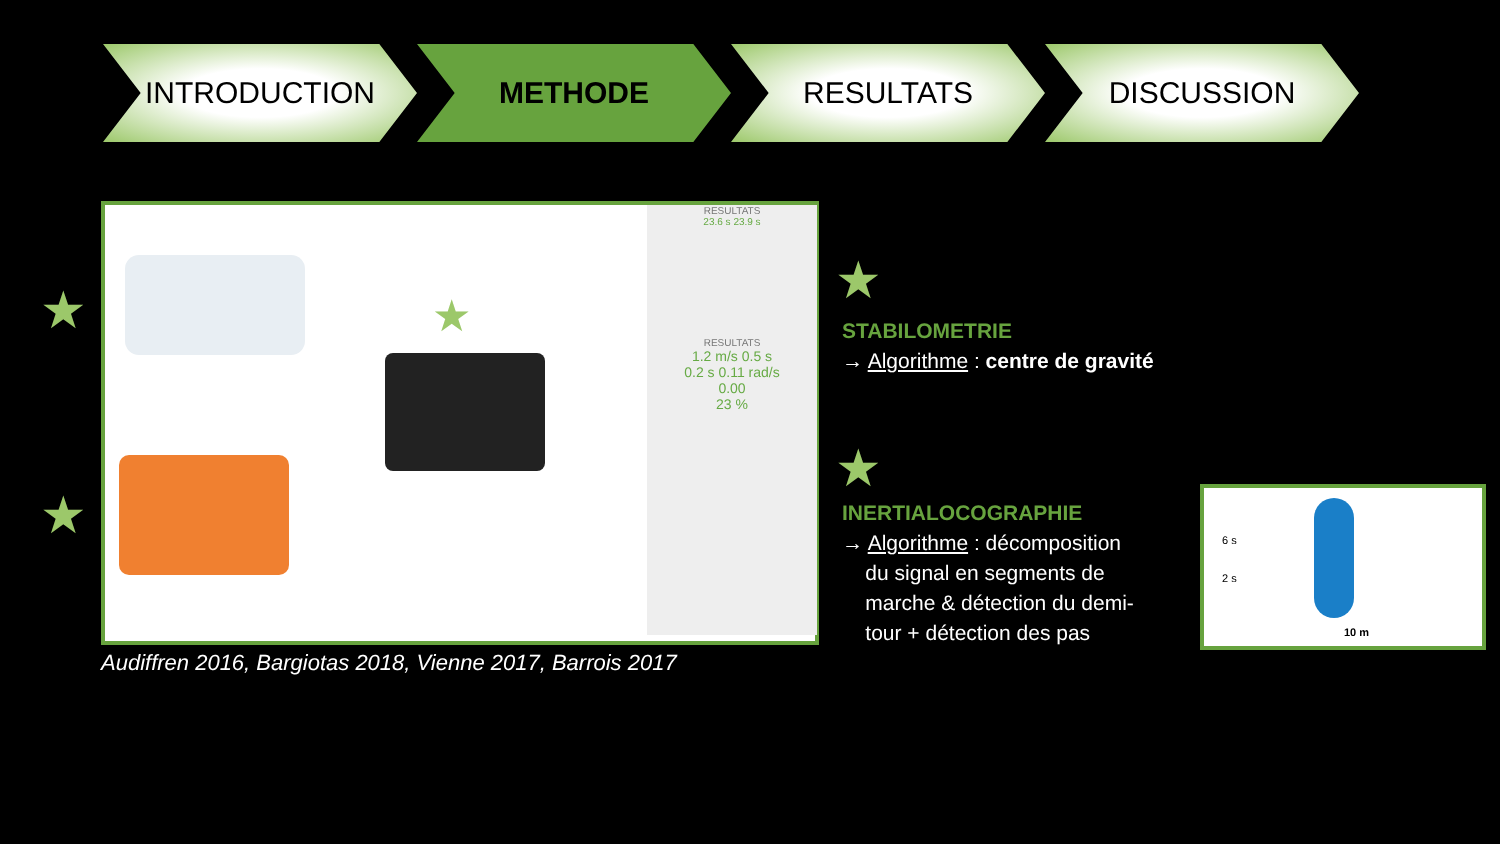INTRODUCTION METHODE RESULTATS DISCUSSION
★
★
RESULTATS
23.6 s 23.9 s
RESULTATS
1.2 m/s 0.5 s
0.2 s 0.11 rad/s
0.00
23 %
★
Audiffren 2016, Bargiotas 2018, Vienne 2017, Barrois 2017
★
STABILOMETRIE
→ Algorithme : centre de gravité
★
INERTIALOCOGRAPHIE
→ Algorithme : décomposition
du signal en segments de
marche & détection du demi-
tour + détection des pas
6 s
2 s
10 m